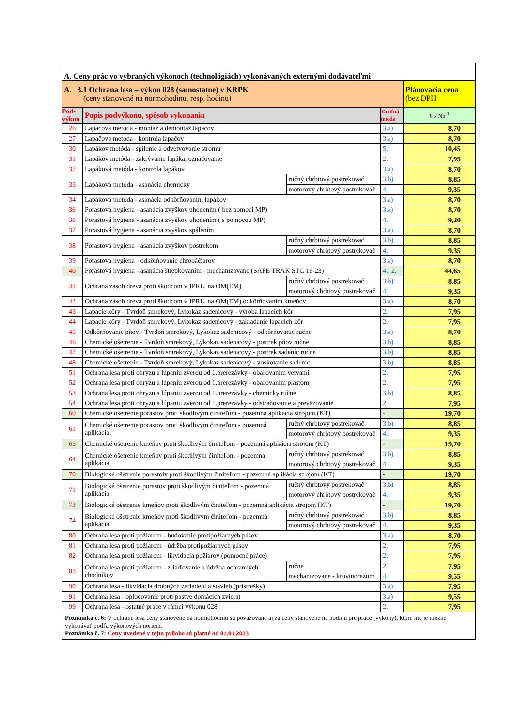| A. Ceny prác vo vybraných výkonoch (technológiách) vykonávaných externými dodávateľmi | | | | |
| A. 3.1 Ochrana lesa – výkon 028 (samostatne) v KRPK (ceny stanovené na normohodinu, resp. hodinu) | | | | Plánovacia cena (bez DPH |
| Pod- výkon | Popis podvýkonu, spôsob vykonania | | Tarifná trieda | € x Nh<sup>-1</sup> |
| 26 | Lapačova metóda - montáž a demontáž lapačov | | 3.a) | 8,70 |
| 27 | Lapačova metóda - kontrola lapačov | | 3.a) | 8,70 |
| 30 | Lapákov metóda - spílenie a odvetvovanie stromu | | 5. | 10,45 |
| 31 | Lapákov metóda - zakrývanie lapáka, označovanie | | 2. | 7,95 |
| 32 | Lapáková metóda - kontrola lapákov | | 3.a) | 8,70 |
| 33 | Lapáková metóda - asanácia chemicky | ručný chrbtový postrekovač | 3.b) | 8,85 |
| | | motorový chrbtový postrekovač | 4. | 9,35 |
| 34 | Lapáková metóda - asanácia odkôrňovaním lapákov | | 3.a) | 8,70 |
| 36 | Porastová hygiena - asanácia zvyškov uhodením ( bez pomoci MP) | | 3.a) | 8,70 |
| 36 | Porastová hygiena - asanácia zvyškov uhodením ( s pomocou MP) | | 4. | 9,20 |
| 37 | Porastová hygiena - asanácia zvyškov spálením | | 3.a) | 8,70 |
| 38 | Porastová hygiena - asanácia zvyškov postrekom | ručný chrbtový postrekovač | 3.b) | 8,85 |
| | | motorový chrbtový postrekovač | 4. | 9,35 |
| 39 | Porastová hygiena - odkôrňovanie chrobáčiarov | | 3.a) | 8,70 |
| 40 | Porastová hygiena - asanácia štiepkovaním - mechanizovane (SAFE TRAK STC 16-23) | | 4.; 2. | 44,65 |
| 41 | Ochrana zásob dreva proti škodcom v JPRL, na OM(EM) | ručný chrbtový postrekovač | 3.b) | 8,85 |
| | | motorový chrbtový postrekovač | 4. | 9,35 |
| 42 | Ochrana zásob dreva proti škodcom v JPRL, na OM(EM) odkôrňovaním kmeňov | | 3.a) | 8,70 |
| 43 | Lapacie kôry - Tvrdoň smrekový, Lykokaz sadenicový - výroba lapacích kôr | | 2. | 7,95 |
| 44 | Lapacie kôry - Tvrdoň smrekový, Lykokaz sadenicový - zakladanie lapacích kôr | | 2. | 7,95 |
| 45 | Odkôrňovanie pňov - Tvrdoň smrekový, Lykokaz sadenicový - odkôrňovanie ručne | | 3.a) | 8,70 |
| 46 | Chemické ošetrenie - Tvrdoň smrekový, Lykokaz sadenicový - postrek pňov ručne | | 3.b) | 8,85 |
| 47 | Chemické ošetrenie - Tvrdoň smrekový, Lykokaz sadenicový - postrek sadeníc ručne | | 3.b) | 8,85 |
| 48 | Chemické ošetrenie - Tvrdoň smrekový, Lykokaz sadenicový - voskovanie sadeníc | | 3.b) | 8,85 |
| 51 | Ochrana lesa proti ohryzu a lúpaniu zverou od 1.prerezávky - obaľovaním vetvami | | 2. | 7,95 |
| 52 | Ochrana lesa proti ohryzu a lúpaniu zverou od 1.prerezávky - obaľovaním plastom | | 2. | 7,95 |
| 53 | Ochrana lesa proti ohryzu a lúpaniu zverou od 1.prerezávky - chemicky ručne | | 3.b) | 8,85 |
| 54 | Ochrana lesa proti ohryzu a lúpaniu zverou od 1.prerezávky - odstraňovanie a preväzovanie | | 2. | 7,95 |
| 60 | Chemické ošetrenie porastov proti škodlivým činiteľom - pozemná aplikácia strojom (KT) | | - | 19,70 |
| 61 | Chemické ošetrenie porastov proti škodlivým činiteľom - pozemná aplikácia | ručný chrbtový postrekovač | 3.b) | 8,85 |
| | | motorový chrbtový postrekovač | 4. | 9,35 |
| 63 | Chemické ošetrenie kmeňov proti škodlivým činiteľom - pozemná aplikácia strojom (KT) | | - | 19,70 |
| 64 | Chemické ošetrenie kmeňov proti škodlivým činiteľom - pozemná aplikácia | ručný chrbtový postrekovač | 3.b) | 8,85 |
| | | motorový chrbtový postrekovač | 4. | 9,35 |
| 70 | Biologické ošetrenie porastoiv proti škodlivým činiteľom - pozemná aplikácia strojom (KT) | | - | 19,70 |
| 71 | Biologické ošetrenie porastov proti škodlivým činiteľom - pozemná aplikácia | ručný chrbtový postrekovač | 3.b) | 8,85 |
| | | motorový chrbtový postrekovač | 4. | 9,35 |
| 73 | Biologické ošetrenie kmeňov proti škodlivým činiteľom - pozemná aplikácia strojom (KT) | | - | 19,70 |
| 74 | Biologické ošetrenie kmeňov proti škodlivým činiteľom - pozemná aplikácia | ručný chrbtový postrekovač | 3.b) | 8,85 |
| | | motorový chrbtový postrekovač | 4. | 9,35 |
| 80 | Ochrana lesa proti požiarom - budovanie protipožiarnych pásov | | 3.a) | 8,70 |
| 81 | Ochrana lesa proti požiarom - údržba protipožiarnych pásov | | 2. | 7,95 |
| 82 | Ochrana lesa proti požiarom - likvidácia požiarov (pomocné práce) | | 2. | 7,95 |
| 83 | Ochrana lesa proti požiarom - zriaďovanie a údržba ochranných chodníkov | ručne | 2. | 7,95 |
| | | mechanizovane - krovinorezom | 4. | 9,55 |
| 90 | Ochrana lesa - likvidácia drobných zariadení a stavieb (prístrešky) | | 3.a) | 7,95 |
| 91 | Ochrana lesa - oplocovanie proti pastve domácich zvierat | | 3.a) | 9,55 |
| 99 | Ochrana lesa - ostatné práce v rámci výkonu 028 | | 2. | 7,95 |
| Poznámka č. 6: V ochrane lesa ceny stanovené na normohodinu sú považované aj za ceny stanovené na hodinu pre práce (výkony), ktoré nie je možné vykonávať podľa výkonových noriem. Poznámka č. 7: Ceny uvedené v tejto prílohe sú platné od 01.01.2023 | | | | |